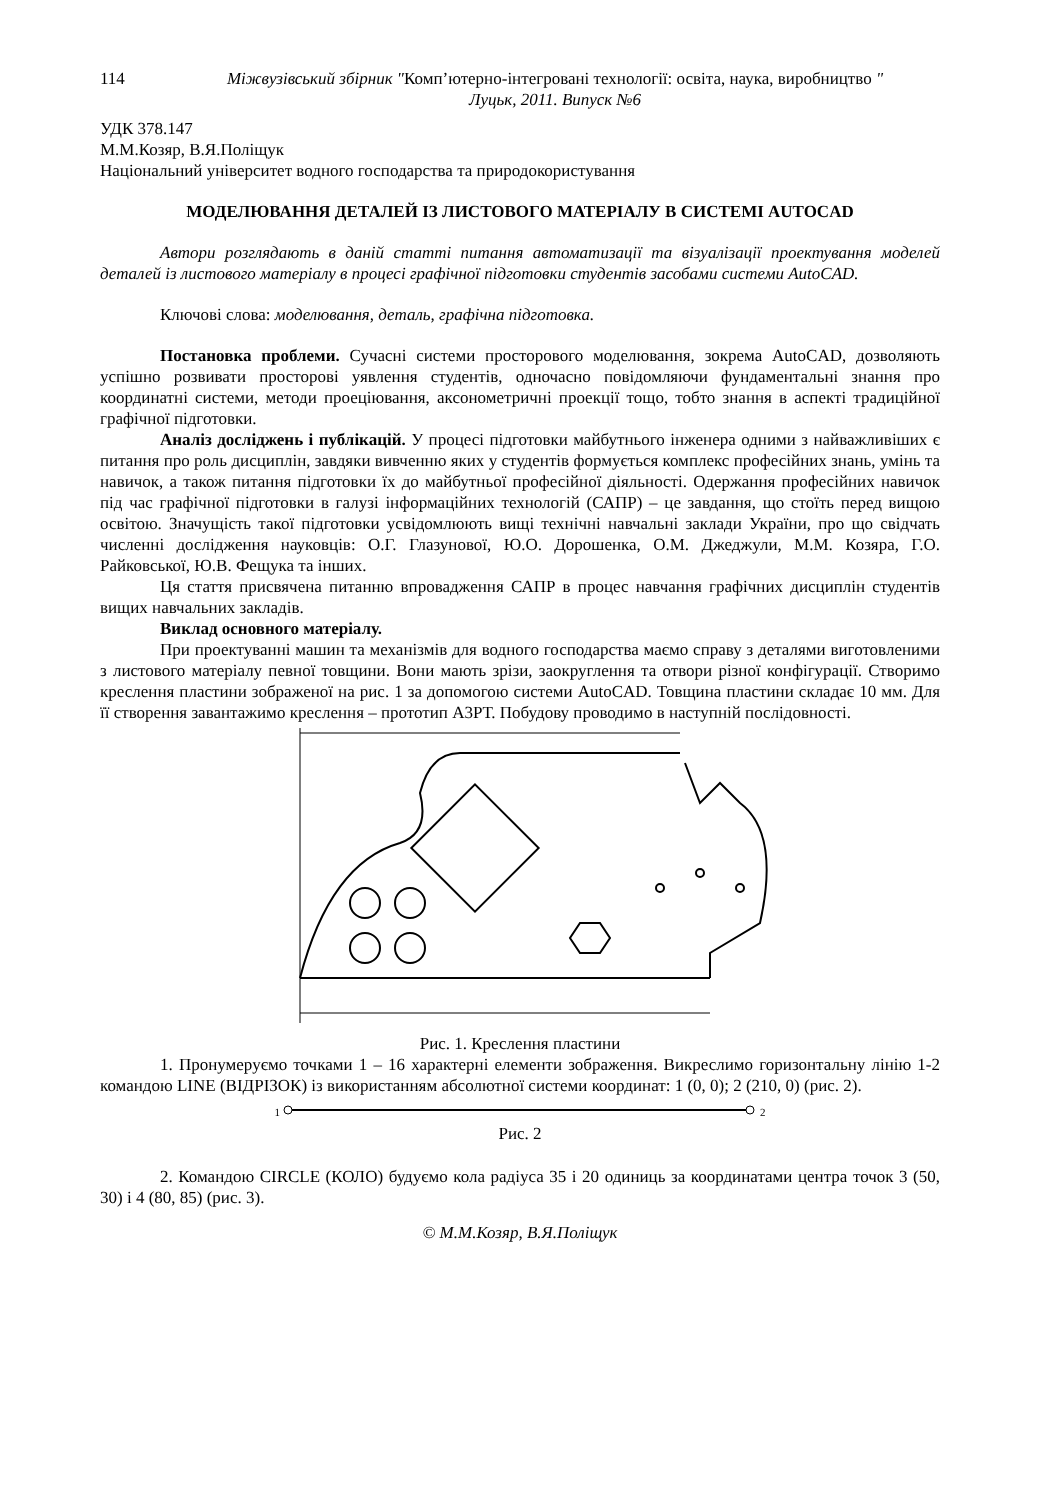114 Міжвузівський збірник "Комп’ютерно-інтегровані технології: освіта, наука, виробництво "
Луцьк, 2011. Випуск №6
УДК 378.147
М.М.Козяр, В.Я.Поліщук
Національний університет водного господарства та природокористування
МОДЕЛЮВАННЯ ДЕТАЛЕЙ ІЗ ЛИСТОВОГО МАТЕРІАЛУ В СИСТЕМІ AUTOCAD
Автори розглядають в даній статті питання автоматизації та візуалізації проектування моделей деталей із листового матеріалу в процесі графічної підготовки студентів засобами системи AutoCAD.
Ключові слова: моделювання, деталь, графічна підготовка.
Постановка проблеми. Сучасні системи просторового моделювання, зокрема AutoCAD, дозволяють успішно розвивати просторові уявлення студентів, одночасно повідомляючи фундаментальні знання про координатні системи, методи проеціювання, аксонометричні проекції тощо, тобто знання в аспекті традиційної графічної підготовки.
Аналіз досліджень і публікацій. У процесі підготовки майбутнього інженера одними з найважливіших є питання про роль дисциплін, завдяки вивченню яких у студентів формується комплекс професійних знань, умінь та навичок, а також питання підготовки їх до майбутньої професійної діяльності. Одержання професійних навичок під час графічної підготовки в галузі інформаційних технологій (САПР) – це завдання, що стоїть перед вищою освітою. Значущість такої підготовки усвідомлюють вищі технічні навчальні заклади України, про що свідчать численні дослідження науковців: О.Г. Глазунової, Ю.О. Дорошенка, О.М. Джеджули, М.М. Козяра, Г.О. Райковської, Ю.В. Фещука та інших.
Ця стаття присвячена питанню впровадження САПР в процес навчання графічних дисциплін студентів вищих навчальних закладів.
Виклад основного матеріалу.
При проектуванні машин та механізмів для водного господарства маємо справу з деталями виготовленими з листового матеріалу певної товщини. Вони мають зрізи, заокруглення та отвори різної конфігурації. Створимо креслення пластини зображеної на рис. 1 за допомогою системи AutoCAD. Товщина пластини складає 10 мм. Для її створення завантажимо креслення – прототип А3РТ. Побудову проводимо в наступній послідовності.
Рис. 1. Креслення пластини
1. Пронумеруємо точками 1 – 16 характерні елементи зображення. Викреслимо горизонтальну лінію 1-2 командою LINE (ВІДРІЗОК) із використанням абсолютної системи координат: 1 (0, 0); 2 (210, 0) (рис. 2).
1 2
Рис. 2
2. Командою CIRCLE (КОЛО) будуємо кола радіуса 35 і 20 одиниць за координатами центра точок 3 (50, 30) і 4 (80, 85) (рис. 3).
© М.М.Козяр, В.Я.Поліщук